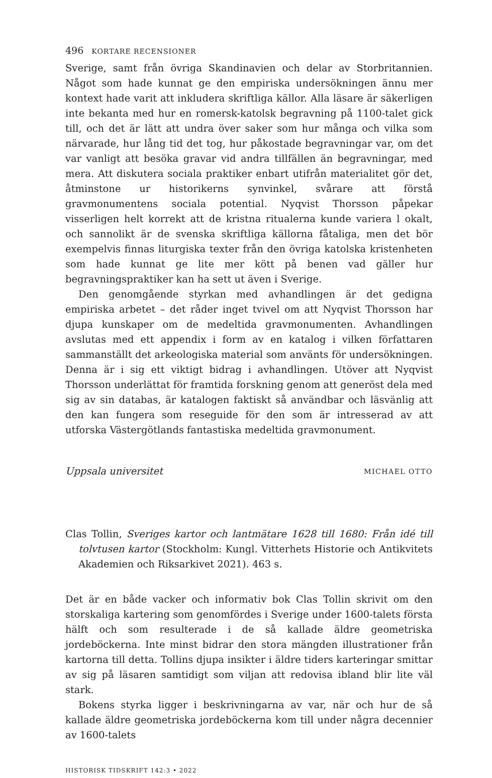496 KORTARE RECENSIONER
Sverige, samt från övriga Skandinavien och delar av Storbritannien. Något som hade kunnat ge den empiriska undersökningen ännu mer kontext hade varit att inkludera skriftliga källor. Alla läsare är säkerligen inte bekanta med hur en romersk-katolsk begravning på 1100-talet gick till, och det är lätt att undra över saker som hur många och vilka som närvarade, hur lång tid det tog, hur påkostade begravningar var, om det var vanligt att besöka gravar vid andra tillfällen än begravningar, med mera. Att diskutera sociala praktiker enbart utifrån materialitet gör det, åtminstone ur historikerns synvinkel, svårare att förstå gravmonumentens sociala potential. Nyqvist Thorsson påpekar visserligen helt korrekt att de kristna ritualerna kunde variera l okalt, och sannolikt är de svenska skriftliga källorna fåtaliga, men det bör exempelvis finnas liturgiska texter från den övriga katolska kristenheten som hade kunnat ge lite mer kött på benen vad gäller hur begravningsprak­tiker kan ha sett ut även i Sverige.
Den genomgående styrkan med avhandlingen är det gedigna empiriska arbetet – det råder inget tvivel om att Nyqvist Thorsson har djupa kunskaper om de medeltida gravmonumenten. Avhandlingen avslutas med ett appen­dix i form av en katalog i vilken författaren sammanställt det arkeologiska material som använts för undersökningen. Denna är i sig ett viktigt bidrag i avhandlingen. Utöver att Nyqvist Thorsson underlättat för framtida forsk­ning genom att generöst dela med sig av sin databas, är katalogen faktiskt så användbar och läsvänlig att den kan fungera som reseguide för den som är intresserad av att utforska Västergötlands fantastiska medeltida gravmo­nument.
Uppsala universitet MICHAEL OTTO
Clas Tollin, Sveriges kartor och lantmätare 1628 till 1680: Från idé till tolvtu­sen kartor (Stockholm: Kungl. Vitterhets Historie och Antikvitets Aka­demien och Riksarkivet 2021). 463 s.
Det är en både vacker och informativ bok Clas Tollin skrivit om den storska­liga kartering som genomfördes i Sverige under 1600-talets första hälft och som resulterade i de så kallade äldre geometriska jordeböckerna. Inte minst bidrar den stora mängden illustrationer från kartorna till detta. Tollins dju­pa insikter i äldre tiders karteringar smittar av sig på läsaren samtidigt som viljan att redovisa ibland blir lite väl stark.
Bokens styrka ligger i beskrivningarna av var, när och hur de så kallade äl­dre geometriska jordeböckerna kom till under några decennier av 1600-talets
HISTORISK TIDSKRIFT 142:3 • 2022